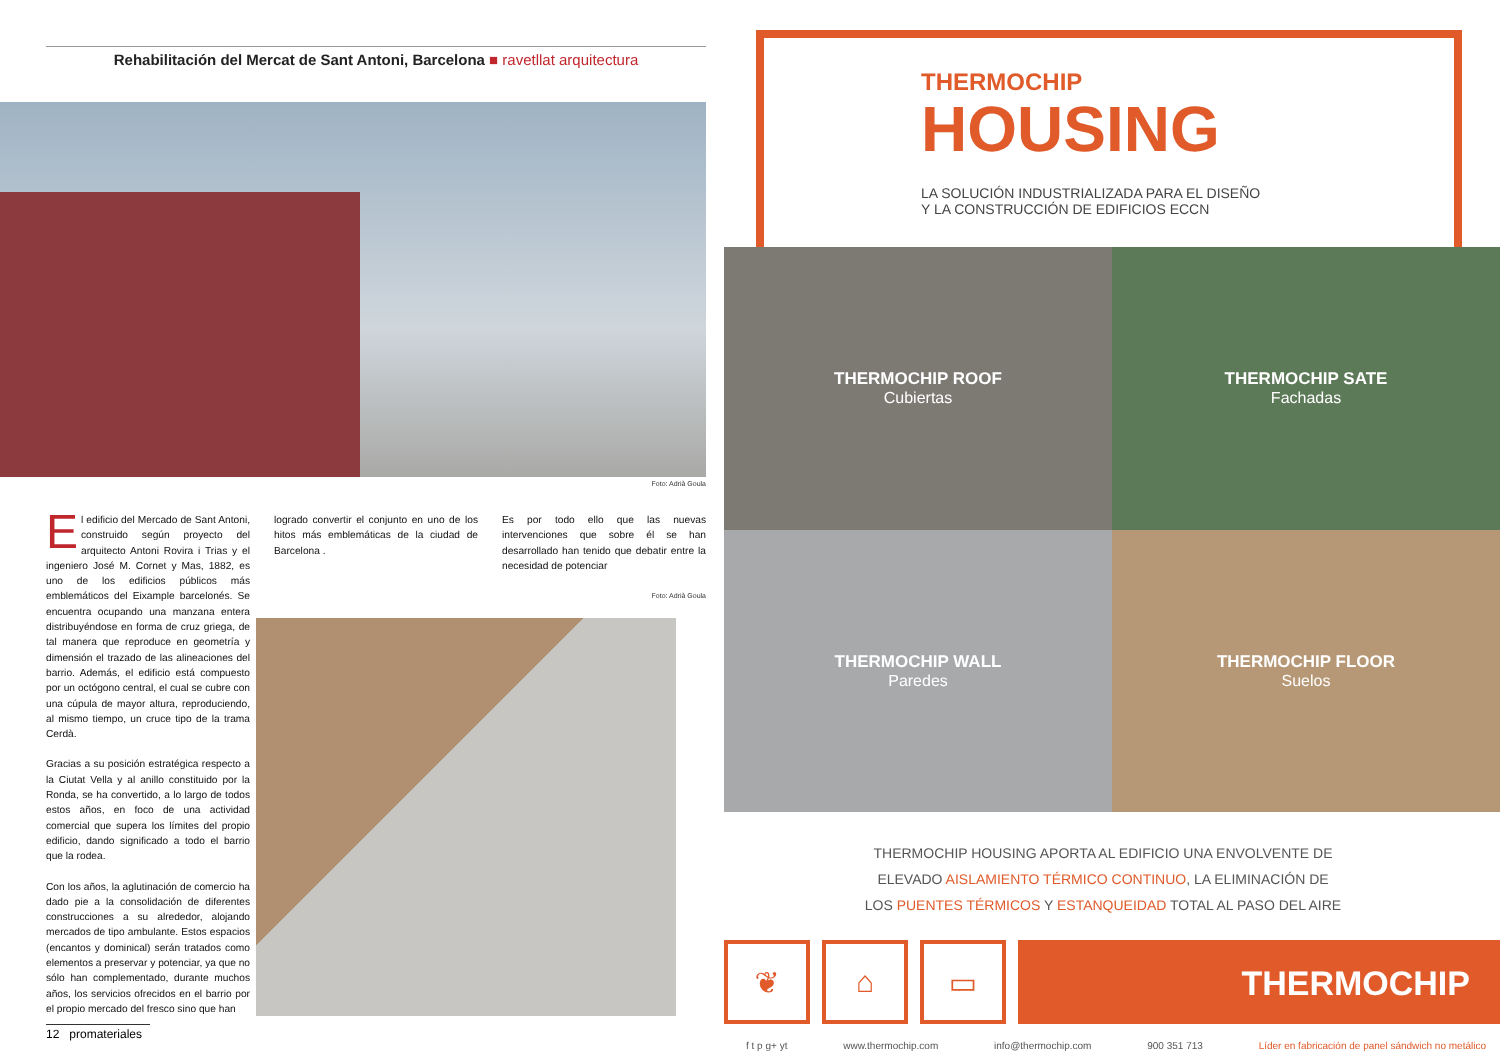Rehabilitación del Mercat de Sant Antoni, Barcelona ■ ravetllat arquitectura
Foto: Adrià Goula
El edificio del Mercado de Sant Antoni, construido según proyecto del arquitecto Antoni Rovira i Trias y el ingeniero José M. Cornet y Mas, 1882, es uno de los edificios públicos más emblemáticos del Eixample barcelonés. Se encuentra ocupando una manzana entera distribuyéndose en forma de cruz griega, de tal manera que reproduce en geometría y dimensión el trazado de las alineaciones del barrio. Además, el edificio está compuesto por un octógono central, el cual se cubre con una cúpula de mayor altura, reproduciendo, al mismo tiempo, un cruce tipo de la trama Cerdà.
Gracias a su posición estratégica respecto a la Ciutat Vella y al anillo constituido por la Ronda, se ha convertido, a lo largo de todos estos años, en foco de una actividad comercial que supera los límites del propio edificio, dando significado a todo el barrio que la rodea.
Con los años, la aglutinación de comercio ha dado pie a la consolidación de diferentes construcciones a su alrededor, alojando mercados de tipo ambulante. Estos espacios (encantos y dominical) serán tratados como elementos a preservar y potenciar, ya que no sólo han complementado, durante muchos años, los servicios ofrecidos en el barrio por el propio mercado del fresco sino que han
logrado convertir el conjunto en uno de los hitos más emblemáticas de la ciudad de Barcelona .
Es por todo ello que las nuevas intervenciones que sobre él se han desarrollado han tenido que debatir entre la necesidad de potenciar
Foto: Adrià Goula
12 promateriales
THERMOCHIP
HOUSING
LA SOLUCIÓN INDUSTRIALIZADA PARA EL DISEÑO
Y LA CONSTRUCCIÓN DE EDIFICIOS ECCN
THERMOCHIP ROOF
Cubiertas
THERMOCHIP SATE
Fachadas
THERMOCHIP WALL
Paredes
THERMOCHIP FLOOR
Suelos
THERMOCHIP HOUSING APORTA AL EDIFICIO UNA ENVOLVENTE DE
ELEVADO AISLAMIENTO TÉRMICO CONTINUO, LA ELIMINACIÓN DE
LOS PUENTES TÉRMICOS Y ESTANQUEIDAD TOTAL AL PASO DEL AIRE
❦ ⌂ ▭
THERMOCHIP
f t p g+ yt www.thermochip.com info@thermochip.com 900 351 713 Líder en fabricación de panel sándwich no metálico